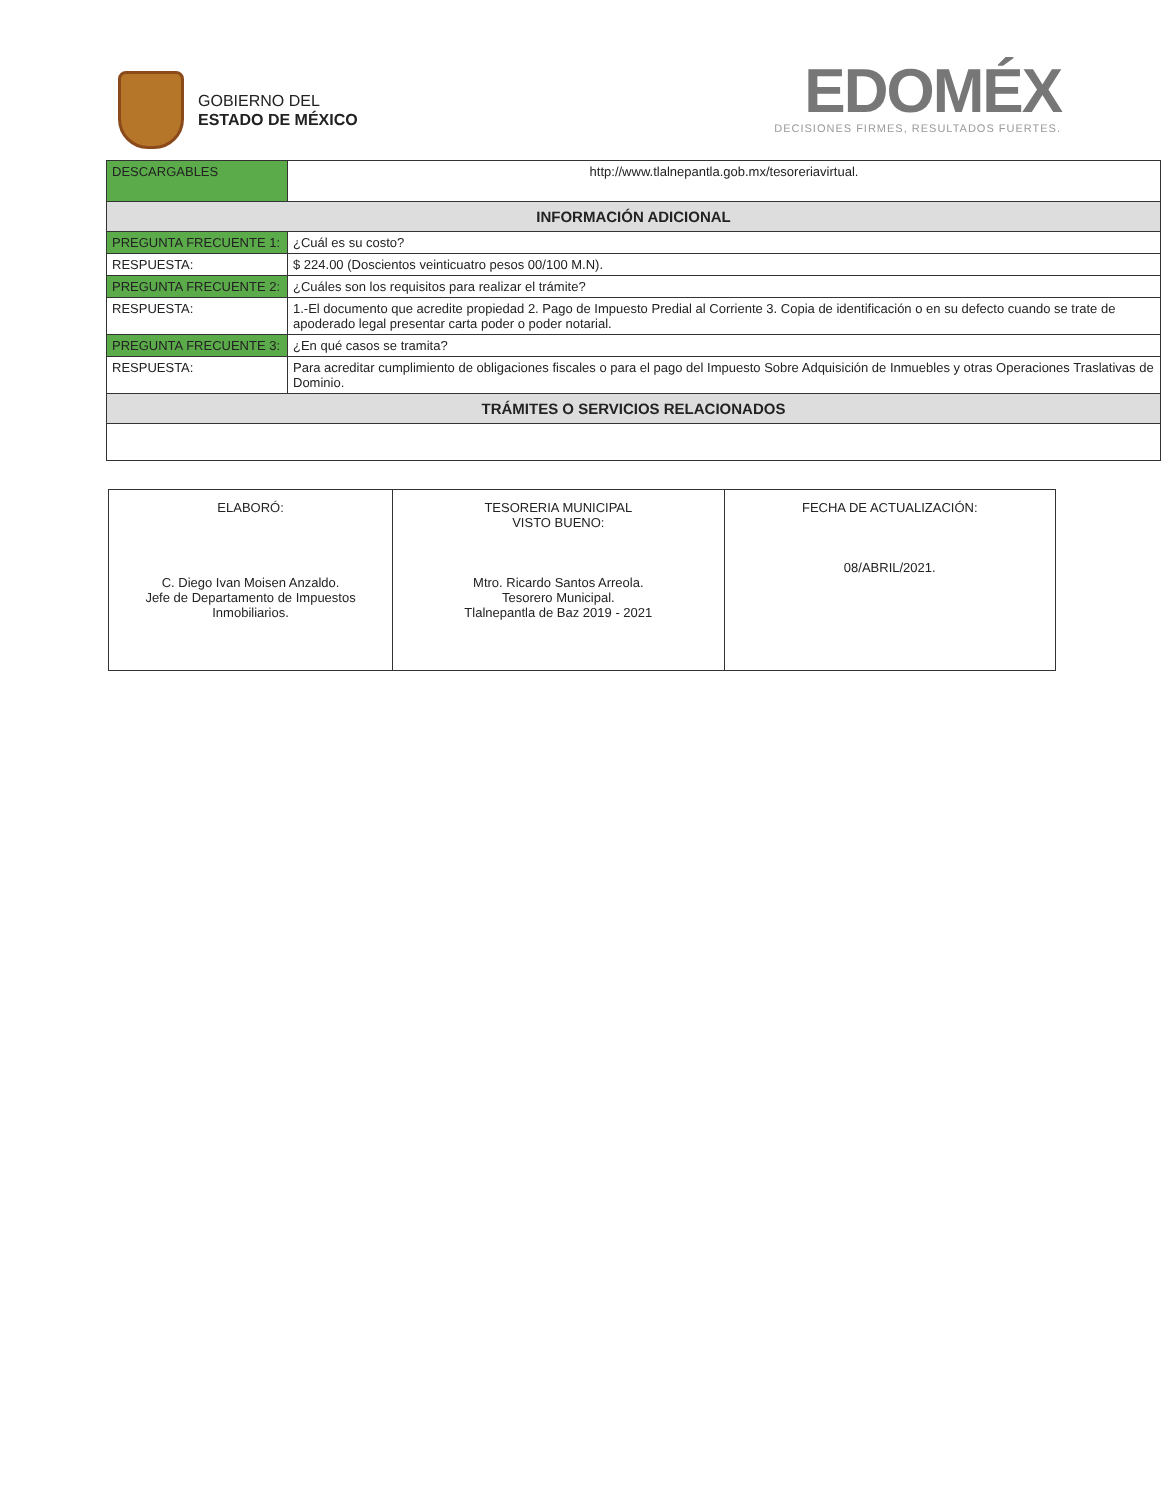GOBIERNO DEL
ESTADO DE MÉXICO
EDOMÉX
DECISIONES FIRMES, RESULTADOS FUERTES.
| DESCARGABLES | http://www.tlalnepantla.gob.mx/tesoreriavirtual. |
| INFORMACIÓN ADICIONAL | |
| PREGUNTA FRECUENTE 1: | ¿Cuál es su costo? |
| RESPUESTA: | $ 224.00 (Doscientos veinticuatro pesos 00/100 M.N). |
| PREGUNTA FRECUENTE 2: | ¿Cuáles son los requisitos para realizar el trámite? |
| RESPUESTA: | 1.-El documento que acredite propiedad 2. Pago de Impuesto Predial al Corriente 3. Copia de identificación o en su defecto cuando se trate de apoderado legal presentar carta poder o poder notarial. |
| PREGUNTA FRECUENTE 3: | ¿En qué casos se tramita? |
| RESPUESTA: | Para acreditar cumplimiento de obligaciones fiscales o para el pago del Impuesto Sobre Adquisición de Inmuebles y otras Operaciones Traslativas de Dominio. |
| TRÁMITES O SERVICIOS RELACIONADOS | |
| ELABORÓ: C. Diego Ivan Moisen Anzaldo. Jefe de Departamento de Impuestos Inmobiliarios. | TESORERIA MUNICIPAL VISTO BUENO: Mtro. Ricardo Santos Arreola. Tesorero Municipal. Tlalnepantla de Baz 2019 - 2021 | FECHA DE ACTUALIZACIÓN: 08/ABRIL/2021. |